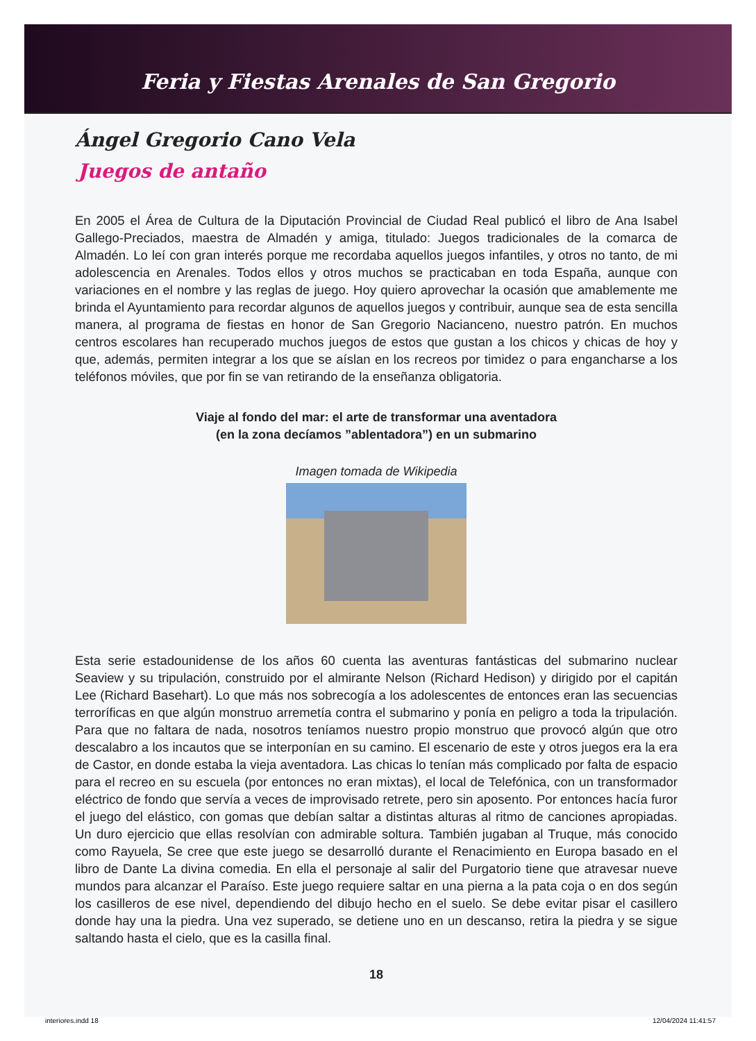Feria y Fiestas Arenales de San Gregorio
Ángel Gregorio Cano Vela
Juegos de antaño
En 2005 el Área de Cultura de la Diputación Provincial de Ciudad Real publicó el libro de Ana Isabel Gallego-Preciados, maestra de Almadén y amiga, titulado: Juegos tradicionales de la comarca de Almadén. Lo leí con gran interés porque me recordaba aquellos juegos infantiles, y otros no tanto, de mi adolescencia en Arenales. Todos ellos y otros muchos se practicaban en toda España, aunque con variaciones en el nombre y las reglas de juego. Hoy quiero aprovechar la ocasión que amablemente me brinda el Ayuntamiento para recordar algunos de aquellos juegos y contribuir, aunque sea de esta sencilla manera, al programa de fiestas en honor de San Gregorio Nacianceno, nuestro patrón. En muchos centros escolares han recuperado muchos juegos de estos que gustan a los chicos y chicas de hoy y que, además, permiten integrar a los que se aíslan en los recreos por timidez o para engancharse a los teléfonos móviles, que por fin se van retirando de la enseñanza obligatoria.
Viaje al fondo del mar: el arte de transformar una aventadora
(en la zona decíamos ”ablentadora”) en un submarino
Imagen tomada de Wikipedia
Esta serie estadounidense de los años 60 cuenta las aventuras fantásticas del submarino nuclear Seaview y su tripulación, construido por el almirante Nelson (Richard Hedison) y dirigido por el capitán Lee (Richard Basehart). Lo que más nos sobrecogía a los adolescentes de entonces eran las secuencias terroríficas en que algún monstruo arremetía contra el submarino y ponía en peligro a toda la tripulación. Para que no faltara de nada, nosotros teníamos nuestro propio monstruo que provocó algún que otro descalabro a los incautos que se interponían en su camino. El escenario de este y otros juegos era la era de Castor, en donde estaba la vieja aventadora. Las chicas lo tenían más complicado por falta de espacio para el recreo en su escuela (por entonces no eran mixtas), el local de Telefónica, con un transformador eléctrico de fondo que servía a veces de improvisado retrete, pero sin aposento. Por entonces hacía furor el juego del elástico, con gomas que debían saltar a distintas alturas al ritmo de canciones apropiadas. Un duro ejercicio que ellas resolvían con admirable soltura. También jugaban al Truque, más conocido como Rayuela, Se cree que este juego se desarrolló durante el Renacimiento en Europa basado en el libro de Dante La divina comedia. En ella el personaje al salir del Purgatorio tiene que atravesar nueve mundos para alcanzar el Paraíso. Este juego requiere saltar en una pierna a la pata coja o en dos según los casilleros de ese nivel, dependiendo del dibujo hecho en el suelo. Se debe evitar pisar el casillero donde hay una la piedra. Una vez superado, se detiene uno en un descanso, retira la piedra y se sigue saltando hasta el cielo, que es la casilla final.
18
interiores.indd 18 12/04/2024 11:41:57